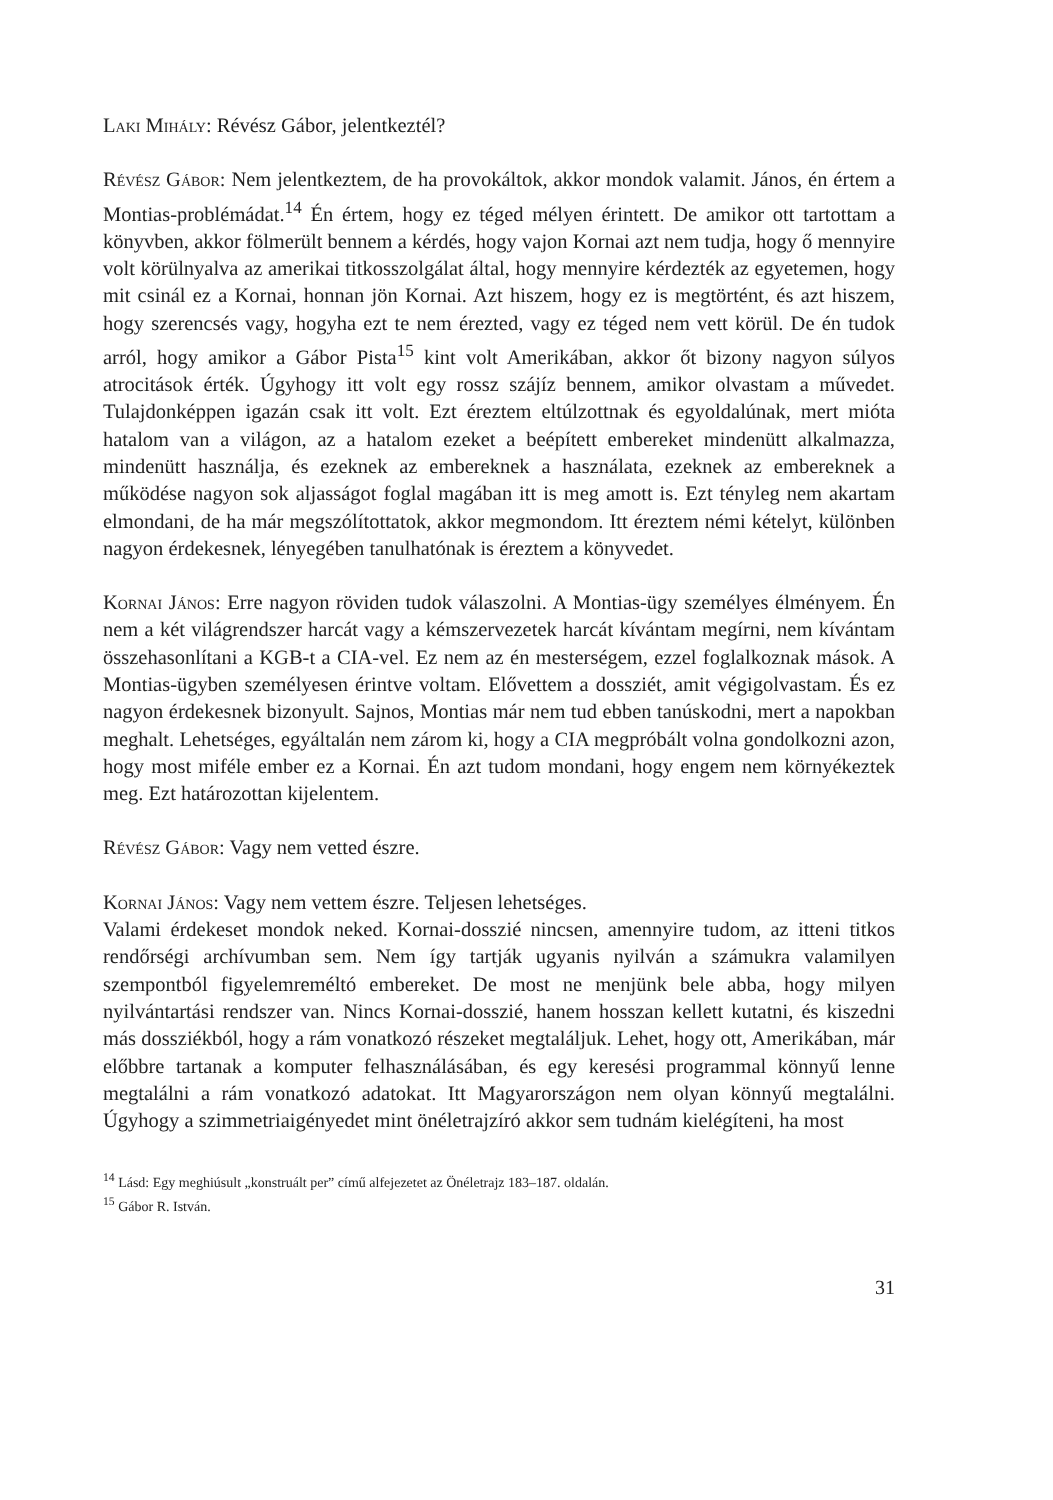Laki Mihály: Révész Gábor, jelentkeztél?
Révész Gábor: Nem jelentkeztem, de ha provokáltok, akkor mondok valamit. János, én értem a Montias-problémádat.<sup>14</sup> Én értem, hogy ez téged mélyen érintett. De amikor ott tartottam a könyvben, akkor fölmerült bennem a kérdés, hogy vajon Kornai azt nem tudja, hogy ő mennyire volt körülnyalva az amerikai titkosszolgálat által, hogy mennyire kérdezték az egyetemen, hogy mit csinál ez a Kornai, honnan jön Kornai. Azt hiszem, hogy ez is megtörtént, és azt hiszem, hogy szerencsés vagy, hogyha ezt te nem érezted, vagy ez téged nem vett körül. De én tudok arról, hogy amikor a Gábor Pista<sup>15</sup> kint volt Amerikában, akkor őt bizony nagyon súlyos atrocitások érték. Úgyhogy itt volt egy rossz szájíz bennem, amikor olvastam a művedet. Tulajdonképpen igazán csak itt volt. Ezt éreztem eltúlzottnak és egyoldalúnak, mert mióta hatalom van a világon, az a hatalom ezeket a beépített embereket mindenütt alkalmazza, mindenütt használja, és ezeknek az embereknek a használata, ezeknek az embereknek a működése nagyon sok aljasságot foglal magában itt is meg amott is. Ezt tényleg nem akartam elmondani, de ha már megszólítottatok, akkor megmondom. Itt éreztem némi kételyt, különben nagyon érdekesnek, lényegében tanulhatónak is éreztem a könyvedet.
Kornai János: Erre nagyon röviden tudok válaszolni. A Montias-ügy személyes élményem. Én nem a két világrendszer harcát vagy a kémszervezetek harcát kívántam megírni, nem kívántam összehasonlítani a KGB-t a CIA-vel. Ez nem az én mesterségem, ezzel foglalkoznak mások. A Montias-ügyben személyesen érintve voltam. Elővettem a dossziét, amit végigolvastam. És ez nagyon érdekesnek bizonyult. Sajnos, Montias már nem tud ebben tanúskodni, mert a napokban meghalt. Lehetséges, egyáltalán nem zárom ki, hogy a CIA megpróbált volna gondolkozni azon, hogy most miféle ember ez a Kornai. Én azt tudom mondani, hogy engem nem környékeztek meg. Ezt határozottan kijelentem.
Révész Gábor: Vagy nem vetted észre.
Kornai János: Vagy nem vettem észre. Teljesen lehetséges.
Valami érdekeset mondok neked. Kornai-dosszié nincsen, amennyire tudom, az itteni titkos rendőrségi archívumban sem. Nem így tartják ugyanis nyilván a számukra valamilyen szempontból figyelemreméltó embereket. De most ne menjünk bele abba, hogy milyen nyilvántartási rendszer van. Nincs Kornai-dosszié, hanem hosszan kellett kutatni, és kiszedni más dossziékból, hogy a rám vonatkozó részeket megtaláljuk. Lehet, hogy ott, Amerikában, már előbbre tartanak a komputer felhasználásában, és egy keresési programmal könnyű lenne megtalálni a rám vonatkozó adatokat. Itt Magyarországon nem olyan könnyű megtalálni. Úgyhogy a szimmetriaigényedet mint önéletrajzíró akkor sem tudnám kielégíteni, ha most
<sup>14</sup> Lásd: Egy meghiúsult „konstruált per” című alfejezetet az Önéletrajz 183–187. oldalán.
<sup>15</sup> Gábor R. István.
31